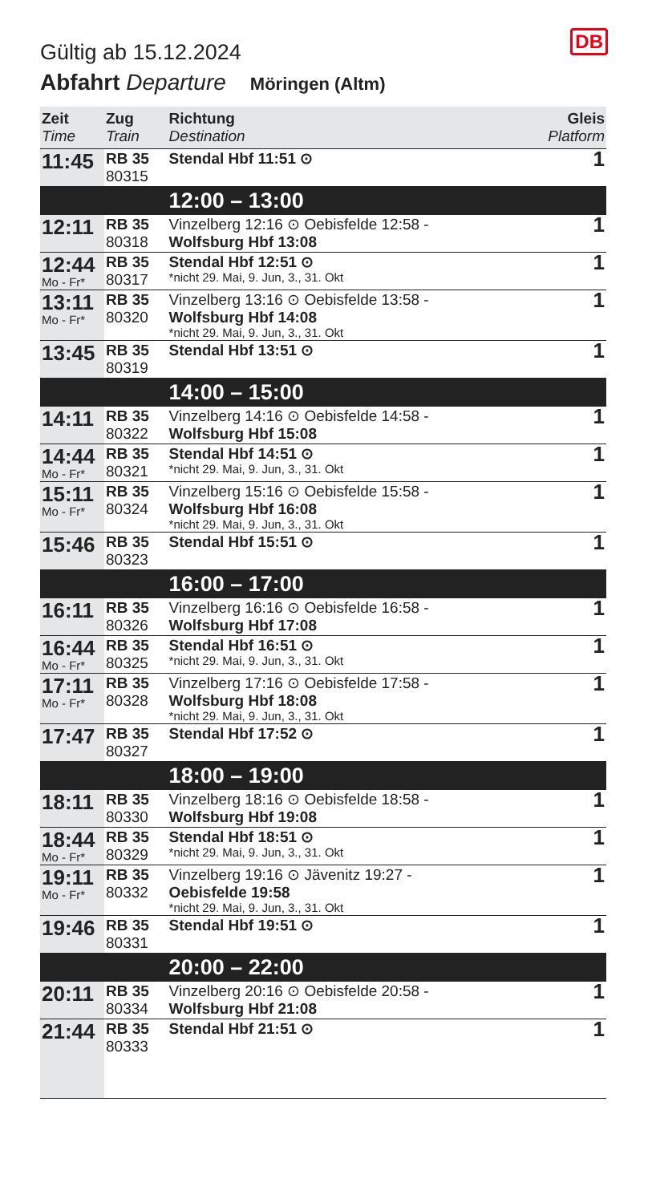DB
Gültig ab 15.12.2024
Abfahrt Departure Möringen (Altm)
| Zeit Time | Zug Train | Richtung Destination | Gleis Platform |
| --- | --- | --- | --- |
| 11:45 | RB 35 80315 | Stendal Hbf 11:51 ⊙ | 1 |
| | | 12:00 – 13:00 | |
| 12:11 | RB 35 80318 | Vinzelberg 12:16 ⊙ Oebisfelde 12:58 - Wolfsburg Hbf 13:08 | 1 |
| 12:44 Mo - Fr* | RB 35 80317 | Stendal Hbf 12:51 ⊙ *nicht 29. Mai, 9. Jun, 3., 31. Okt | 1 |
| 13:11 Mo - Fr* | RB 35 80320 | Vinzelberg 13:16 ⊙ Oebisfelde 13:58 - Wolfsburg Hbf 14:08 *nicht 29. Mai, 9. Jun, 3., 31. Okt | 1 |
| 13:45 | RB 35 80319 | Stendal Hbf 13:51 ⊙ | 1 |
| | | 14:00 – 15:00 | |
| 14:11 | RB 35 80322 | Vinzelberg 14:16 ⊙ Oebisfelde 14:58 - Wolfsburg Hbf 15:08 | 1 |
| 14:44 Mo - Fr* | RB 35 80321 | Stendal Hbf 14:51 ⊙ *nicht 29. Mai, 9. Jun, 3., 31. Okt | 1 |
| 15:11 Mo - Fr* | RB 35 80324 | Vinzelberg 15:16 ⊙ Oebisfelde 15:58 - Wolfsburg Hbf 16:08 *nicht 29. Mai, 9. Jun, 3., 31. Okt | 1 |
| 15:46 | RB 35 80323 | Stendal Hbf 15:51 ⊙ | 1 |
| | | 16:00 – 17:00 | |
| 16:11 | RB 35 80326 | Vinzelberg 16:16 ⊙ Oebisfelde 16:58 - Wolfsburg Hbf 17:08 | 1 |
| 16:44 Mo - Fr* | RB 35 80325 | Stendal Hbf 16:51 ⊙ *nicht 29. Mai, 9. Jun, 3., 31. Okt | 1 |
| 17:11 Mo - Fr* | RB 35 80328 | Vinzelberg 17:16 ⊙ Oebisfelde 17:58 - Wolfsburg Hbf 18:08 *nicht 29. Mai, 9. Jun, 3., 31. Okt | 1 |
| 17:47 | RB 35 80327 | Stendal Hbf 17:52 ⊙ | 1 |
| | | 18:00 – 19:00 | |
| 18:11 | RB 35 80330 | Vinzelberg 18:16 ⊙ Oebisfelde 18:58 - Wolfsburg Hbf 19:08 | 1 |
| 18:44 Mo - Fr* | RB 35 80329 | Stendal Hbf 18:51 ⊙ *nicht 29. Mai, 9. Jun, 3., 31. Okt | 1 |
| 19:11 Mo - Fr* | RB 35 80332 | Vinzelberg 19:16 ⊙ Jävenitz 19:27 - Oebisfelde 19:58 *nicht 29. Mai, 9. Jun, 3., 31. Okt | 1 |
| 19:46 | RB 35 80331 | Stendal Hbf 19:51 ⊙ | 1 |
| | | 20:00 – 22:00 | |
| 20:11 | RB 35 80334 | Vinzelberg 20:16 ⊙ Oebisfelde 20:58 - Wolfsburg Hbf 21:08 | 1 |
| 21:44 | RB 35 80333 | Stendal Hbf 21:51 ⊙ | 1 |